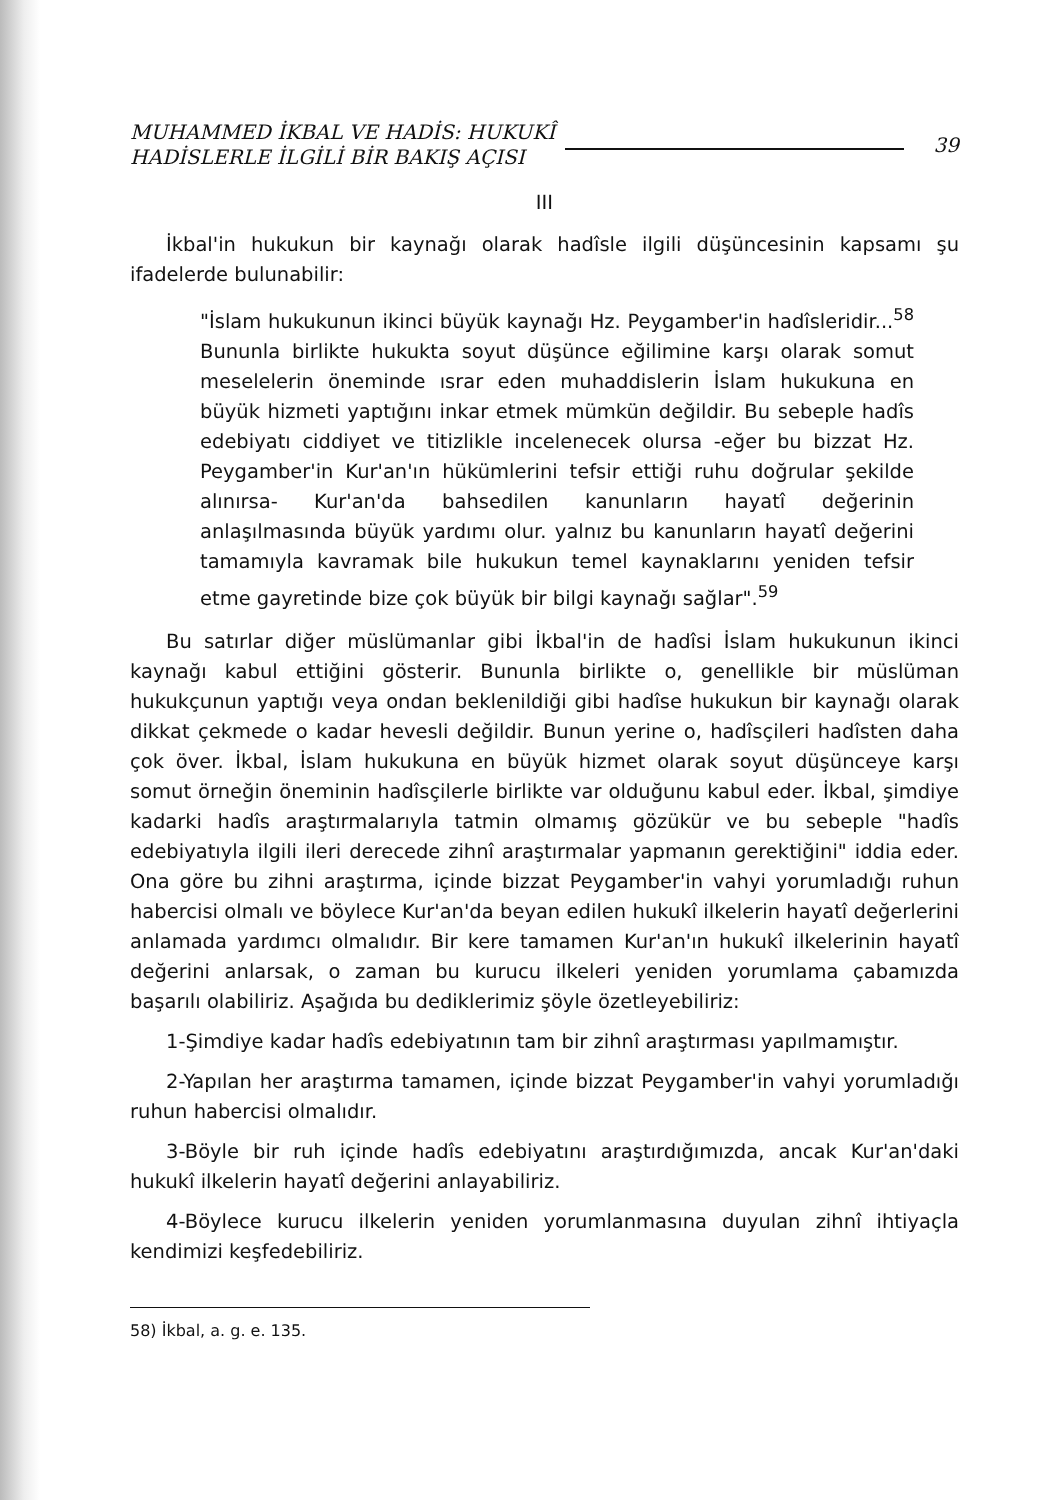MUHAMMED İKBAL VE HADİS: HUKUKÎ
HADİSLERLE İLGİLİ BİR BAKIŞ AÇISI
39
III
İkbal'in hukukun bir kaynağı olarak hadîsle ilgili düşüncesinin kapsamı şu ifadelerde bulunabilir:
"İslam hukukunun ikinci büyük kaynağı Hz. Peygamber'in hadîsleridir...<sup>58</sup> Bununla birlikte hukukta soyut düşünce eğilimine karşı olarak somut meselelerin öneminde ısrar eden muhaddislerin İslam hukukuna en büyük hizmeti yaptığını inkar etmek mümkün değildir. Bu sebeple hadîs edebiyatı ciddiyet ve titizlikle incelenecek olursa -eğer bu bizzat Hz. Peygamber'in Kur'an'ın hükümlerini tefsir ettiği ruhu doğrular şekilde alınırsa- Kur'an'da bahsedilen kanunların hayatî değerinin anlaşılmasında büyük yardımı olur. yalnız bu kanunların hayatî değerini tamamıyla kavramak bile hukukun temel kaynaklarını yeniden tefsir etme gayretinde bize çok büyük bir bilgi kaynağı sağlar".<sup>59</sup>
Bu satırlar diğer müslümanlar gibi İkbal'in de hadîsi İslam hukukunun ikinci kaynağı kabul ettiğini gösterir. Bununla birlikte o, genellikle bir müslüman hukukçunun yaptığı veya ondan beklenildiği gibi hadîse hukukun bir kaynağı olarak dikkat çekmede o kadar hevesli değildir. Bunun yerine o, hadîsçileri hadîsten daha çok över. İkbal, İslam hukukuna en büyük hizmet olarak soyut düşünceye karşı somut örneğin öneminin hadîsçilerle birlikte var olduğunu kabul eder. İkbal, şimdiye kadarki hadîs araştırmalarıyla tatmin olmamış gözükür ve bu sebeple "hadîs edebiyatıyla ilgili ileri derecede zihnî araştırmalar yapmanın gerektiğini" iddia eder. Ona göre bu zihni araştırma, içinde bizzat Peygamber'in vahyi yorumladığı ruhun habercisi olmalı ve böylece Kur'an'da beyan edilen hukukî ilkelerin hayatî değerlerini anlamada yardımcı olmalıdır. Bir kere tamamen Kur'an'ın hukukî ilkelerinin hayatî değerini anlarsak, o zaman bu kurucu ilkeleri yeniden yorumlama çabamızda başarılı olabiliriz. Aşağıda bu dediklerimiz şöyle özetleyebiliriz:
1-Şimdiye kadar hadîs edebiyatının tam bir zihnî araştırması yapılmamıştır.
2-Yapılan her araştırma tamamen, içinde bizzat Peygamber'in vahyi yorumladığı ruhun habercisi olmalıdır.
3-Böyle bir ruh içinde hadîs edebiyatını araştırdığımızda, ancak Kur'an'daki hukukî ilkelerin hayatî değerini anlayabiliriz.
4-Böylece kurucu ilkelerin yeniden yorumlanmasına duyulan zihnî ihtiyaçla kendimizi keşfedebiliriz.
58) İkbal, a. g. e. 135.